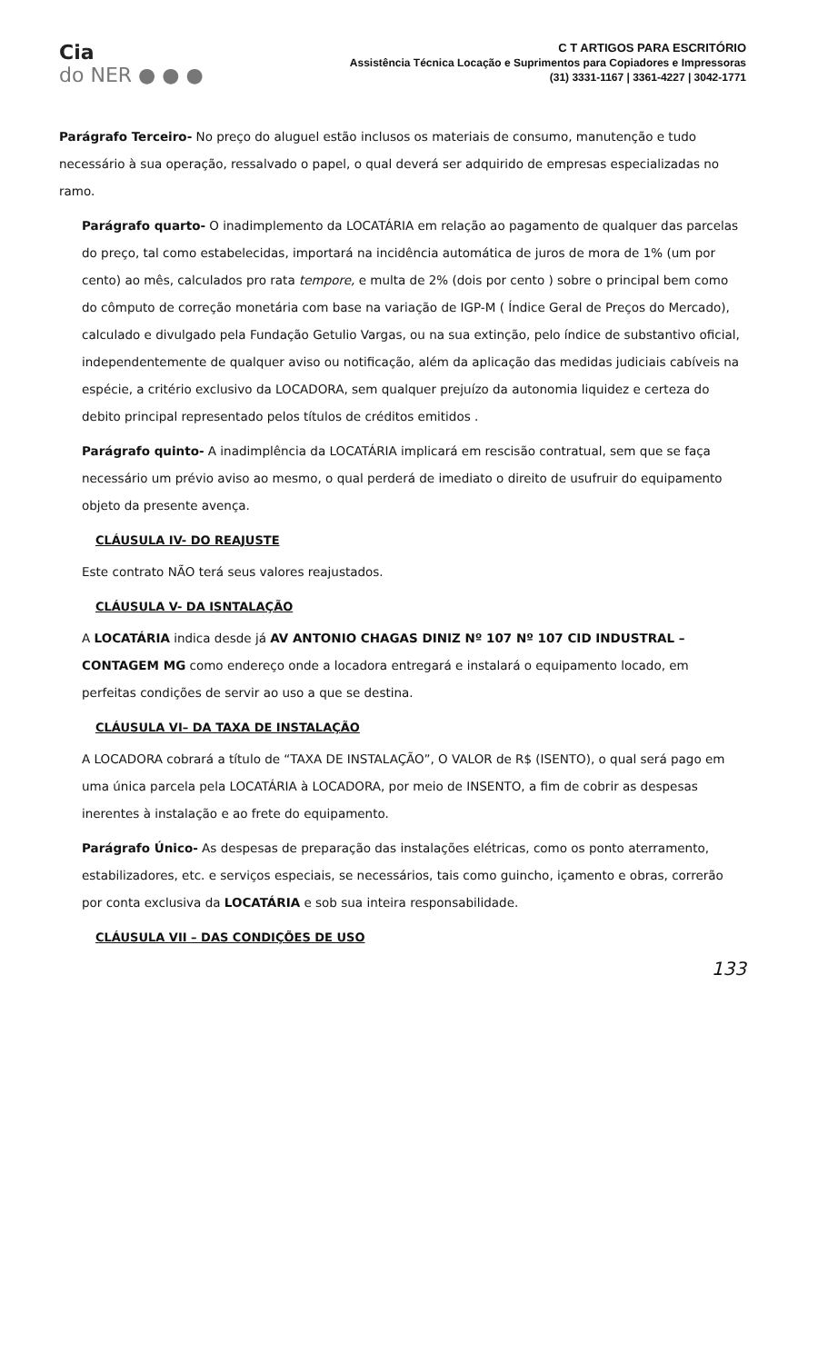Cia
do NER ● ● ●
C T ARTIGOS PARA ESCRITÓRIO
Assistência Técnica Locação e Suprimentos para Copiadores e Impressoras
(31) 3331-1167 | 3361-4227 | 3042-1771
Parágrafo Terceiro- No preço do aluguel estão inclusos os materiais de consumo, manutenção e tudo necessário à sua operação, ressalvado o papel, o qual deverá ser adquirido de empresas especializadas no ramo.
Parágrafo quarto- O inadimplemento da LOCATÁRIA em relação ao pagamento de qualquer das parcelas do preço, tal como estabelecidas, importará na incidência automática de juros de mora de 1% (um por cento) ao mês, calculados pro rata tempore, e multa de 2% (dois por cento ) sobre o principal bem como do cômputo de correção monetária com base na variação de IGP-M ( Índice Geral de Preços do Mercado), calculado e divulgado pela Fundação Getulio Vargas, ou na sua extinção, pelo índice de substantivo oficial, independentemente de qualquer aviso ou notificação, além da aplicação das medidas judiciais cabíveis na espécie, a critério exclusivo da LOCADORA, sem qualquer prejuízo da autonomia liquidez e certeza do debito principal representado pelos títulos de créditos emitidos .
Parágrafo quinto- A inadimplência da LOCATÁRIA implicará em rescisão contratual, sem que se faça necessário um prévio aviso ao mesmo, o qual perderá de imediato o direito de usufruir do equipamento objeto da presente avença.
CLÁUSULA IV- DO REAJUSTE
Este contrato NÃO terá seus valores reajustados.
CLÁUSULA V- DA ISNTALAÇÃO
A LOCATÁRIA indica desde já AV ANTONIO CHAGAS DINIZ Nº 107 Nº 107 CID INDUSTRAL – CONTAGEM MG como endereço onde a locadora entregará e instalará o equipamento locado, em perfeitas condições de servir ao uso a que se destina.
CLÁUSULA VI– DA TAXA DE INSTALAÇÃO
A LOCADORA cobrará a título de “TAXA DE INSTALAÇÃO”, O VALOR de R$ (ISENTO), o qual será pago em uma única parcela pela LOCATÁRIA à LOCADORA, por meio de INSENTO, a fim de cobrir as despesas inerentes à instalação e ao frete do equipamento.
Parágrafo Único- As despesas de preparação das instalações elétricas, como os ponto aterramento, estabilizadores, etc. e serviços especiais, se necessários, tais como guincho, içamento e obras, correrão por conta exclusiva da LOCATÁRIA e sob sua inteira responsabilidade.
CLÁUSULA VII – DAS CONDIÇÕES DE USO
133